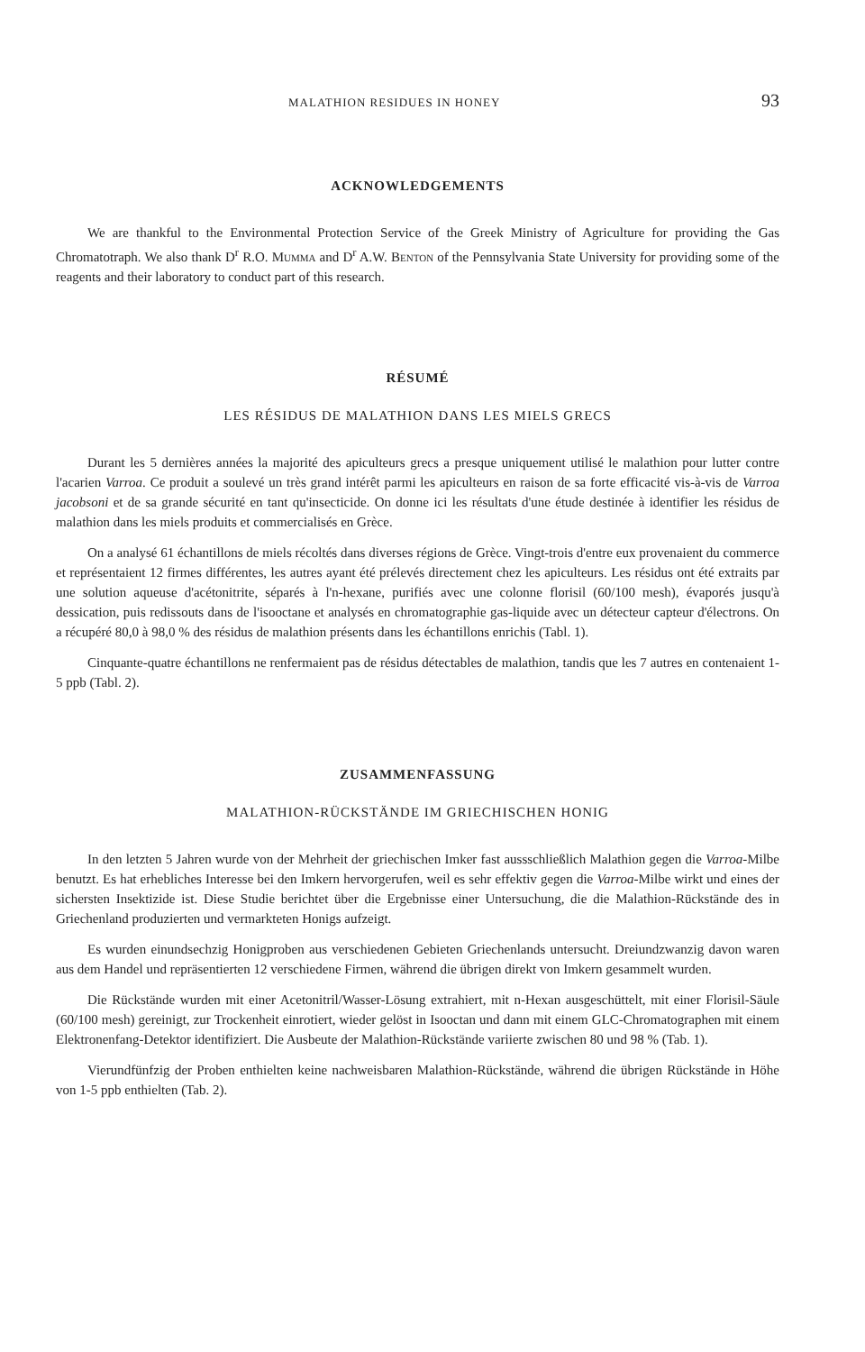MALATHION RESIDUES IN HONEY 93
ACKNOWLEDGEMENTS
We are thankful to the Environmental Protection Service of the Greek Ministry of Agriculture for providing the Gas Chromatotraph. We also thank D<sup>r</sup> R.O. Mumma and D<sup>r</sup> A.W. Benton of the Pennsylvania State University for providing some of the reagents and their laboratory to conduct part of this research.
RÉSUMÉ
LES RÉSIDUS DE MALATHION DANS LES MIELS GRECS
Durant les 5 dernières années la majorité des apiculteurs grecs a presque uniquement utilisé le malathion pour lutter contre l'acarien Varroa. Ce produit a soulevé un très grand intérêt parmi les apiculteurs en raison de sa forte efficacité vis-à-vis de Varroa jacobsoni et de sa grande sécurité en tant qu'insecticide. On donne ici les résultats d'une étude destinée à identifier les résidus de malathion dans les miels produits et commercialisés en Grèce.
On a analysé 61 échantillons de miels récoltés dans diverses régions de Grèce. Vingt-trois d'entre eux provenaient du commerce et représentaient 12 firmes différentes, les autres ayant été prélevés directement chez les apiculteurs. Les résidus ont été extraits par une solution aqueuse d'acétonitrite, séparés à l'n-hexane, purifiés avec une colonne florisil (60/100 mesh), évaporés jusqu'à dessication, puis redissouts dans de l'isooctane et analysés en chromatographie gas-liquide avec un détecteur capteur d'électrons. On a récupéré 80,0 à 98,0 % des résidus de malathion présents dans les échantillons enrichis (Tabl. 1).
Cinquante-quatre échantillons ne renfermaient pas de résidus détectables de malathion, tandis que les 7 autres en contenaient 1-5 ppb (Tabl. 2).
ZUSAMMENFASSUNG
MALATHION-RÜCKSTÄNDE IM GRIECHISCHEN HONIG
In den letzten 5 Jahren wurde von der Mehrheit der griechischen Imker fast aussschließlich Malathion gegen die Varroa-Milbe benutzt. Es hat erhebliches Interesse bei den Imkern hervorgerufen, weil es sehr effektiv gegen die Varroa-Milbe wirkt und eines der sichersten Insektizide ist. Diese Studie berichtet über die Ergebnisse einer Untersuchung, die die Malathion-Rückstände des in Griechenland produzierten und vermarkteten Honigs aufzeigt.
Es wurden einundsechzig Honigproben aus verschiedenen Gebieten Griechenlands untersucht. Dreiundzwanzig davon waren aus dem Handel und repräsentierten 12 verschiedene Firmen, während die übrigen direkt von Imkern gesammelt wurden.
Die Rückstände wurden mit einer Acetonitril/Wasser-Lösung extrahiert, mit n-Hexan ausgeschüttelt, mit einer Florisil-Säule (60/100 mesh) gereinigt, zur Trockenheit einrotiert, wieder gelöst in Isooctan und dann mit einem GLC-Chromatographen mit einem Elektronenfang-Detektor identifiziert. Die Ausbeute der Malathion-Rückstände variierte zwischen 80 und 98 % (Tab. 1).
Vierundfünfzig der Proben enthielten keine nachweisbaren Malathion-Rückstände, während die übrigen Rückstände in Höhe von 1-5 ppb enthielten (Tab. 2).